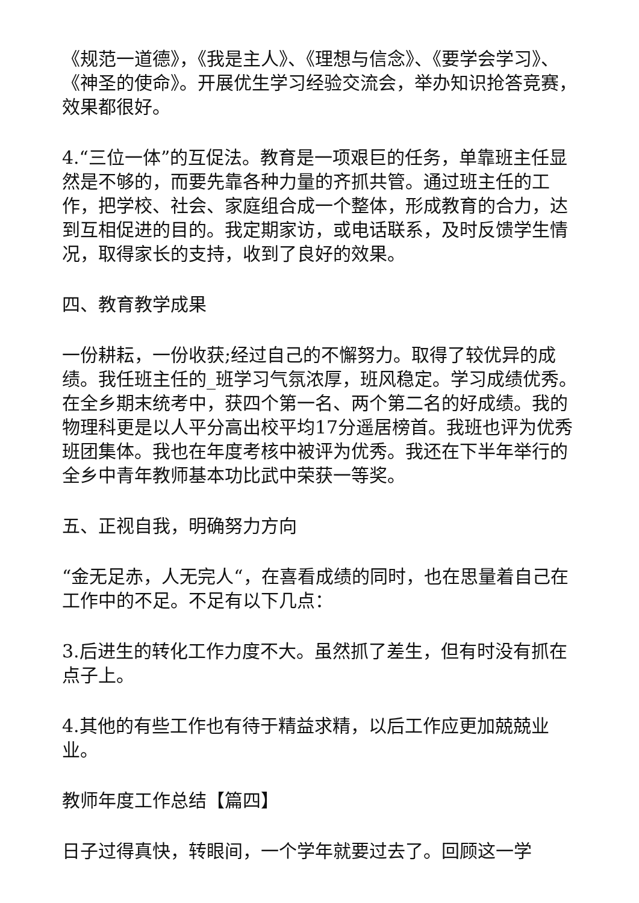《规范一道德》，《我是主人》、《理想与信念》、《要学会学习》、《神圣的使命》。开展优生学习经验交流会，举办知识抢答竞赛，效果都很好。
4.“三位一体”的互促法。教育是一项艰巨的任务，单靠班主任显然是不够的，而要先靠各种力量的齐抓共管。通过班主任的工作，把学校、社会、家庭组合成一个整体，形成教育的合力，达到互相促进的目的。我定期家访，或电话联系，及时反馈学生情况，取得家长的支持，收到了良好的效果。
四、教育教学成果
一份耕耘，一份收获;经过自己的不懈努力。取得了较优异的成绩。我任班主任的_班学习气氛浓厚，班风稳定。学习成绩优秀。在全乡期末统考中，获四个第一名、两个第二名的好成绩。我的物理科更是以人平分高出校平均17分遥居榜首。我班也评为优秀班团集体。我也在年度考核中被评为优秀。我还在下半年举行的全乡中青年教师基本功比武中荣获一等奖。
五、正视自我，明确努力方向
“金无足赤，人无完人“，在喜看成绩的同时，也在思量着自己在工作中的不足。不足有以下几点：
3.后进生的转化工作力度不大。虽然抓了差生，但有时没有抓在点子上。
4.其他的有些工作也有待于精益求精，以后工作应更加兢兢业业。
教师年度工作总结【篇四】
日子过得真快，转眼间，一个学年就要过去了。回顾这一学